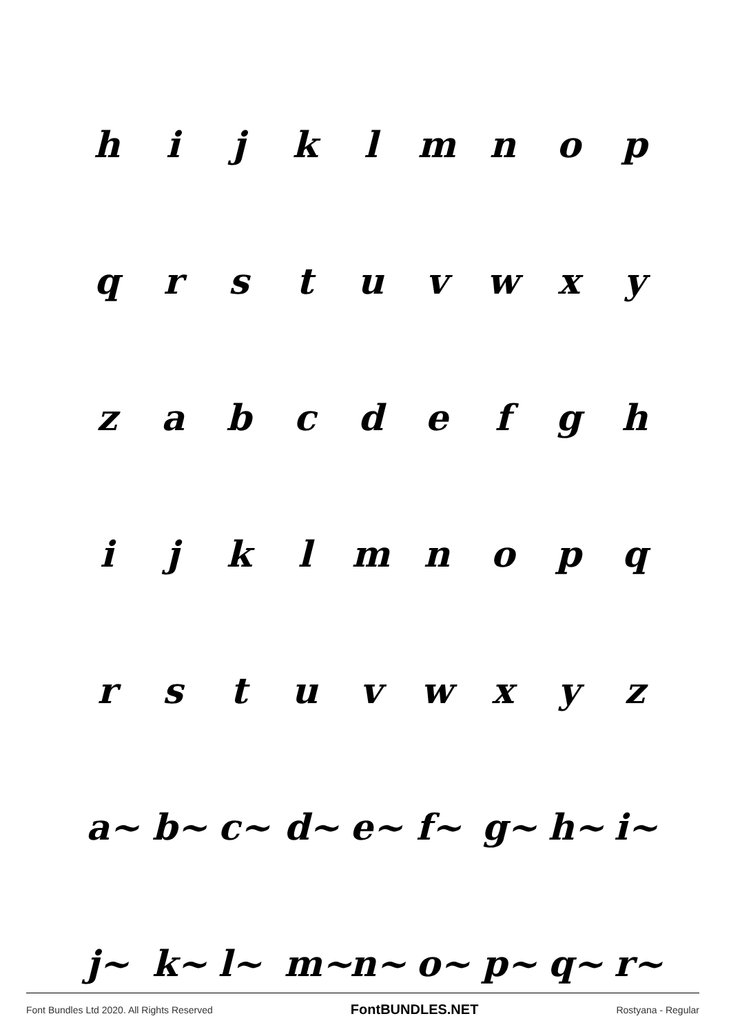h i j k l m n o p
q r s t u v w x y
z a b c d e f g h
i j k l m n o p q
r s t u v w x y z
a~ b~ c~ d~ e~ f~ g~ h~ i~
j~ k~ l~ m~ n~ o~ p~ q~ r~
Font Bundles Ltd 2020. All Rights Reserved FontBUNDLES.NET Rostyana - Regular